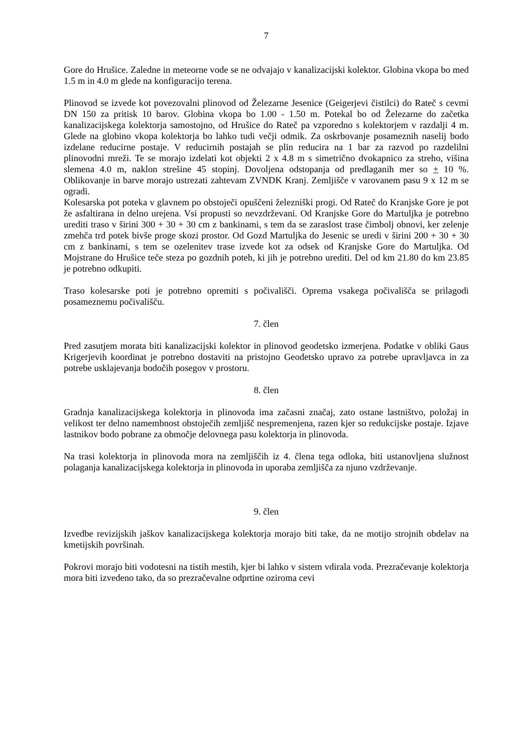7
Gore do Hrušice. Zaledne in meteorne vode se ne odvajajo v kanalizacijski kolektor. Globina vkopa bo med 1.5 m in 4.0 m glede na konfiguracijo terena.
Plinovod se izvede kot povezovalni plinovod od Železarne Jesenice (Geigerjevi čistilci) do Rateč s cevmi DN 150 za pritisk 10 barov. Globina vkopa bo 1.00 - 1.50 m. Potekal bo od Železarne do začetka kanalizacijskega kolektorja samostojno, od Hrušice do Rateč pa vzporedno s kolektorjem v razdalji 4 m. Glede na globino vkopa kolektorja bo lahko tudi večji odmik. Za oskrbovanje posameznih naselij bodo izdelane reducirne postaje. V reducirnih postajah se plin reducira na 1 bar za razvod po razdelilni plinovodni mreži. Te se morajo izdelati kot objekti 2 x 4.8 m s simetrično dvokapnico za streho, višina slemena 4.0 m, naklon strešine 45 stopinj. Dovoljena odstopanja od predlaganih mer so + 10 %. Oblikovanje in barve morajo ustrezati zahtevam ZVNDK Kranj. Zemljišče v varovanem pasu 9 x 12 m se ogradi.
Kolesarska pot poteka v glavnem po obstoječi opuščeni železniški progi. Od Rateč do Kranjske Gore je pot že asfaltirana in delno urejena. Vsi propusti so nevzdrževani. Od Kranjske Gore do Martuljka je potrebno urediti traso v širini 300 + 30 + 30 cm z bankinami, s tem da se zaraslost trase čimbolj obnovi, ker zelenje zmehča trd potek bivše proge skozi prostor. Od Gozd Martuljka do Jesenic se uredi v širini 200 + 30 + 30 cm z bankinami, s tem se ozelenitev trase izvede kot za odsek od Kranjske Gore do Martuljka. Od Mojstrane do Hrušice teče steza po gozdnih poteh, ki jih je potrebno urediti. Del od km 21.80 do km 23.85 je potrebno odkupiti.
Traso kolesarske poti je potrebno opremiti s počivališči. Oprema vsakega počivališča se prilagodi posameznemu počivališču.
7. člen
Pred zasutjem morata biti kanalizacijski kolektor in plinovod geodetsko izmerjena. Podatke v obliki Gaus Krigerjevih koordinat je potrebno dostaviti na pristojno Geodetsko upravo za potrebe upravljavca in za potrebe usklajevanja bodočih posegov v prostoru.
8. člen
Gradnja kanalizacijskega kolektorja in plinovoda ima začasni značaj, zato ostane lastništvo, položaj in velikost ter delno namembnost obstoječih zemljišč nespremenjena, razen kjer so redukcijske postaje. Izjave lastnikov bodo pobrane za območje delovnega pasu kolektorja in plinovoda.
Na trasi kolektorja in plinovoda mora na zemljiščih iz 4. člena tega odloka, biti ustanovljena služnost polaganja kanalizacijskega kolektorja in plinovoda in uporaba zemljišča za njuno vzdrževanje.
9. člen
Izvedbe revizijskih jaškov kanalizacijskega kolektorja morajo biti take, da ne motijo strojnih obdelav na kmetijskih površinah.
Pokrovi morajo biti vodotesni na tistih mestih, kjer bi lahko v sistem vdirala voda. Prezračevanje kolektorja mora biti izvedeno tako, da so prezračevalne odprtine oziroma cevi